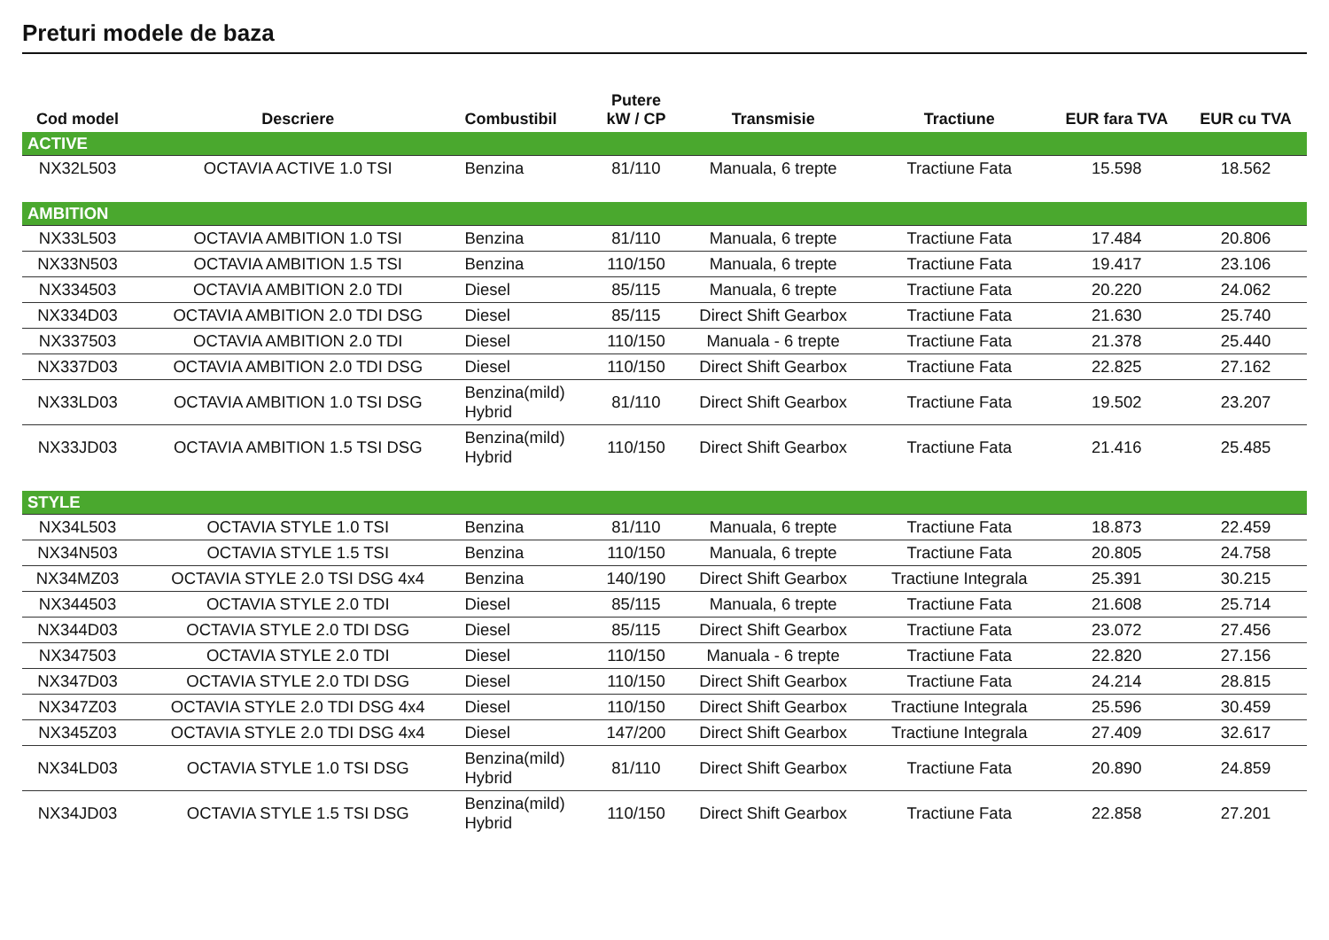Preturi modele de baza
| Cod model | Descriere | Combustibil | Putere kW / CP | Transmisie | Tractiune | EUR fara TVA | EUR cu TVA |
| --- | --- | --- | --- | --- | --- | --- | --- |
| ACTIVE | | | | | | | |
| NX32L503 | OCTAVIA ACTIVE 1.0 TSI | Benzina | 81/110 | Manuala, 6 trepte | Tractiune Fata | 15.598 | 18.562 |
| AMBITION | | | | | | | |
| NX33L503 | OCTAVIA AMBITION 1.0 TSI | Benzina | 81/110 | Manuala, 6 trepte | Tractiune Fata | 17.484 | 20.806 |
| NX33N503 | OCTAVIA AMBITION 1.5 TSI | Benzina | 110/150 | Manuala, 6 trepte | Tractiune Fata | 19.417 | 23.106 |
| NX334503 | OCTAVIA AMBITION 2.0 TDI | Diesel | 85/115 | Manuala, 6 trepte | Tractiune Fata | 20.220 | 24.062 |
| NX334D03 | OCTAVIA AMBITION 2.0 TDI DSG | Diesel | 85/115 | Direct Shift Gearbox | Tractiune Fata | 21.630 | 25.740 |
| NX337503 | OCTAVIA AMBITION 2.0 TDI | Diesel | 110/150 | Manuala - 6 trepte | Tractiune Fata | 21.378 | 25.440 |
| NX337D03 | OCTAVIA AMBITION 2.0 TDI DSG | Diesel | 110/150 | Direct Shift Gearbox | Tractiune Fata | 22.825 | 27.162 |
| NX33LD03 | OCTAVIA AMBITION 1.0 TSI DSG | Benzina(mild) Hybrid | 81/110 | Direct Shift Gearbox | Tractiune Fata | 19.502 | 23.207 |
| NX33JD03 | OCTAVIA AMBITION 1.5 TSI DSG | Benzina(mild) Hybrid | 110/150 | Direct Shift Gearbox | Tractiune Fata | 21.416 | 25.485 |
| STYLE | | | | | | | |
| NX34L503 | OCTAVIA STYLE 1.0 TSI | Benzina | 81/110 | Manuala, 6 trepte | Tractiune Fata | 18.873 | 22.459 |
| NX34N503 | OCTAVIA STYLE 1.5 TSI | Benzina | 110/150 | Manuala, 6 trepte | Tractiune Fata | 20.805 | 24.758 |
| NX34MZ03 | OCTAVIA STYLE 2.0 TSI DSG 4x4 | Benzina | 140/190 | Direct Shift Gearbox | Tractiune Integrala | 25.391 | 30.215 |
| NX344503 | OCTAVIA STYLE 2.0 TDI | Diesel | 85/115 | Manuala, 6 trepte | Tractiune Fata | 21.608 | 25.714 |
| NX344D03 | OCTAVIA STYLE 2.0 TDI DSG | Diesel | 85/115 | Direct Shift Gearbox | Tractiune Fata | 23.072 | 27.456 |
| NX347503 | OCTAVIA STYLE 2.0 TDI | Diesel | 110/150 | Manuala - 6 trepte | Tractiune Fata | 22.820 | 27.156 |
| NX347D03 | OCTAVIA STYLE 2.0 TDI DSG | Diesel | 110/150 | Direct Shift Gearbox | Tractiune Fata | 24.214 | 28.815 |
| NX347Z03 | OCTAVIA STYLE 2.0 TDI DSG 4x4 | Diesel | 110/150 | Direct Shift Gearbox | Tractiune Integrala | 25.596 | 30.459 |
| NX345Z03 | OCTAVIA STYLE 2.0 TDI DSG 4x4 | Diesel | 147/200 | Direct Shift Gearbox | Tractiune Integrala | 27.409 | 32.617 |
| NX34LD03 | OCTAVIA STYLE 1.0 TSI DSG | Benzina(mild) Hybrid | 81/110 | Direct Shift Gearbox | Tractiune Fata | 20.890 | 24.859 |
| NX34JD03 | OCTAVIA STYLE 1.5 TSI DSG | Benzina(mild) Hybrid | 110/150 | Direct Shift Gearbox | Tractiune Fata | 22.858 | 27.201 |